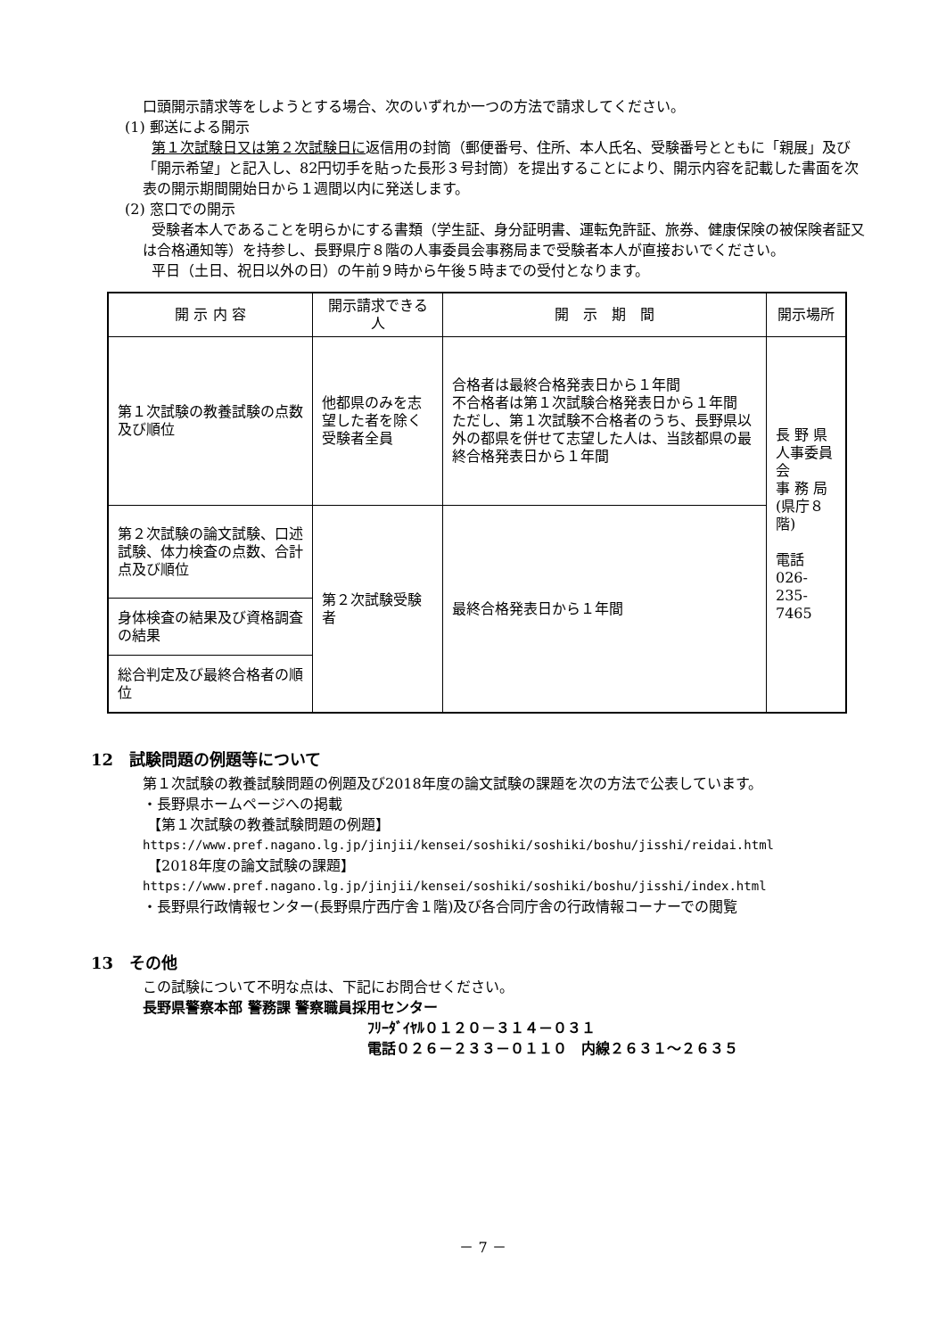口頭開示請求等をしようとする場合、次のいずれか一つの方法で請求してください。
(1) 郵送による開示
第１次試験日又は第２次試験日に返信用の封筒（郵便番号、住所、本人氏名、受験番号とともに「親展」及び「開示希望」と記入し、82円切手を貼った長形３号封筒）を提出することにより、開示内容を記載した書面を次表の開示期間開始日から１週間以内に発送します。
(2) 窓口での開示
受験者本人であることを明らかにする書類（学生証、身分証明書、運転免許証、旅券、健康保険の被保険者証又は合格通知等）を持参し、長野県庁８階の人事委員会事務局まで受験者本人が直接おいでください。
平日（土日、祝日以外の日）の午前９時から午後５時までの受付となります。
| 開 示 内 容 | 開示請求できる人 | 開 示 期 間 | 開示場所 |
| --- | --- | --- | --- |
| 第１次試験の教養試験の点数及び順位 | 他都県のみを志望した者を除く受験者全員 | 合格者は最終合格発表日から１年間 不合格者は第１次試験合格発表日から１年間 ただし、第１次試験不合格者のうち、長野県以外の都県を併せて志望した人は、当該都県の最終合格発表日から１年間 | 長 野 県 人事委員会 事 務 局 (県庁８階) 電話 026-235-7465 |
| 第２次試験の論文試験、口述試験、体力検査の点数、合計点及び順位 | 第２次試験受験者 | 最終合格発表日から１年間 | |
| 身体検査の結果及び資格調査の結果 | | | |
| 総合判定及び最終合格者の順位 | | | |
12　試験問題の例題等について
第１次試験の教養試験問題の例題及び2018年度の論文試験の課題を次の方法で公表しています。
・長野県ホームページへの掲載
【第１次試験の教養試験問題の例題】
https://www.pref.nagano.lg.jp/jinjii/kensei/soshiki/soshiki/boshu/jisshi/reidai.html
【2018年度の論文試験の課題】
https://www.pref.nagano.lg.jp/jinjii/kensei/soshiki/soshiki/boshu/jisshi/index.html
・長野県行政情報センター(長野県庁西庁舎１階)及び各合同庁舎の行政情報コーナーでの閲覧
13　その他
この試験について不明な点は、下記にお問合せください。
長野県警察本部 警務課 警察職員採用センター
ﾌﾘｰﾀﾞｲﾔﾙ０１２０－３１４－０３１
電話０２６－２３３－０１１０　内線２６３１～２６３５
－ 7 －